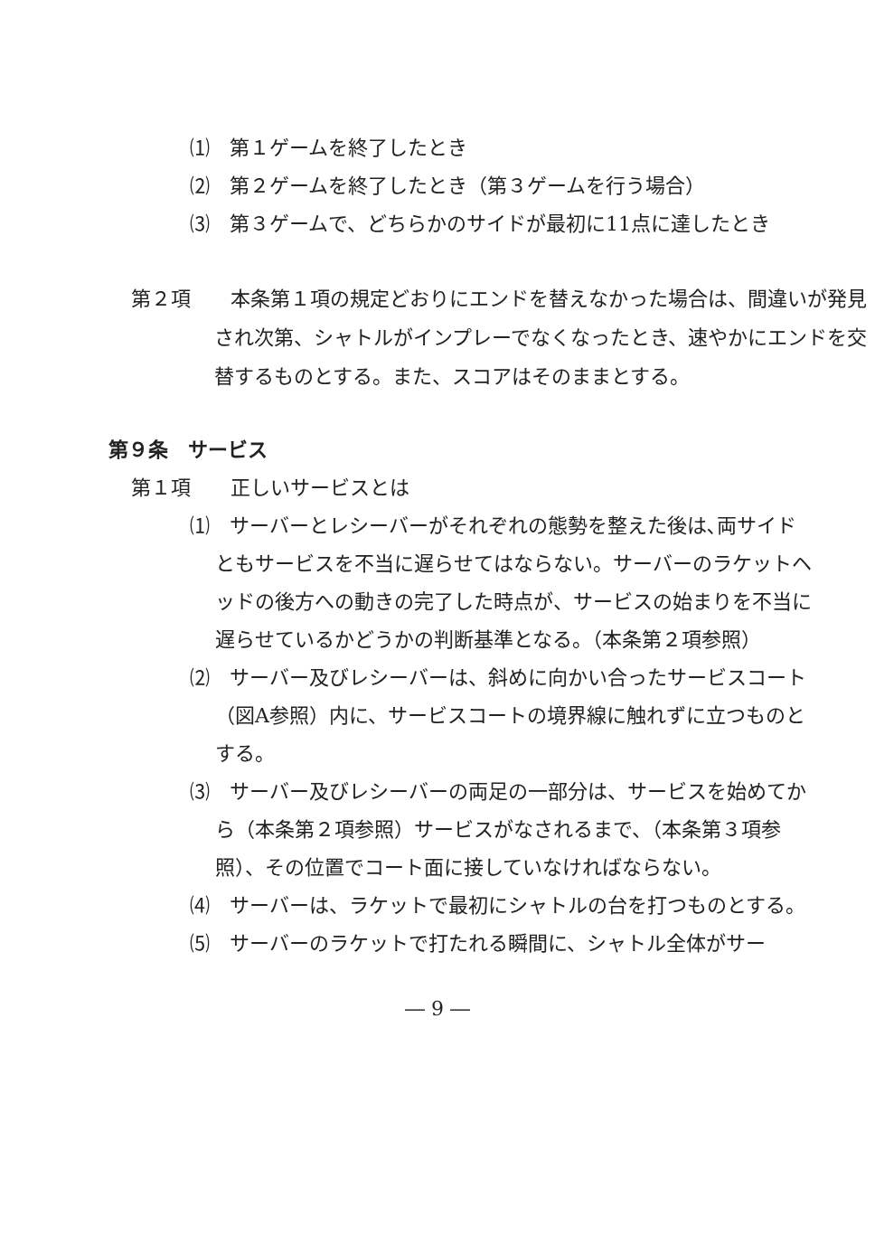⑴　第１ゲームを終了したとき
⑵　第２ゲームを終了したとき（第３ゲームを行う場合）
⑶　第３ゲームで、どちらかのサイドが最初に11点に達したとき
第２項　　本条第１項の規定どおりにエンドを替えなかった場合は、間違いが発見され次第、シャトルがインプレーでなくなったとき、速やかにエンドを交替するものとする。また、スコアはそのままとする。
第９条　サービス
第１項　　正しいサービスとは
⑴　サーバーとレシーバーがそれぞれの態勢を整えた後は､両サイドともサービスを不当に遅らせてはならない。サーバーのラケットヘッドの後方への動きの完了した時点が、サービスの始まりを不当に遅らせているかどうかの判断基準となる。（本条第２項参照）
⑵　サーバー及びレシーバーは、斜めに向かい合ったサービスコート（図A参照）内に、サービスコートの境界線に触れずに立つものとする。
⑶　サーバー及びレシーバーの両足の一部分は、サービスを始めてから（本条第２項参照）サービスがなされるまで、（本条第３項参照）、その位置でコート面に接していなければならない。
⑷　サーバーは、ラケットで最初にシャトルの台を打つものとする。
⑸　サーバーのラケットで打たれる瞬間に、シャトル全体がサー
― 9 ―